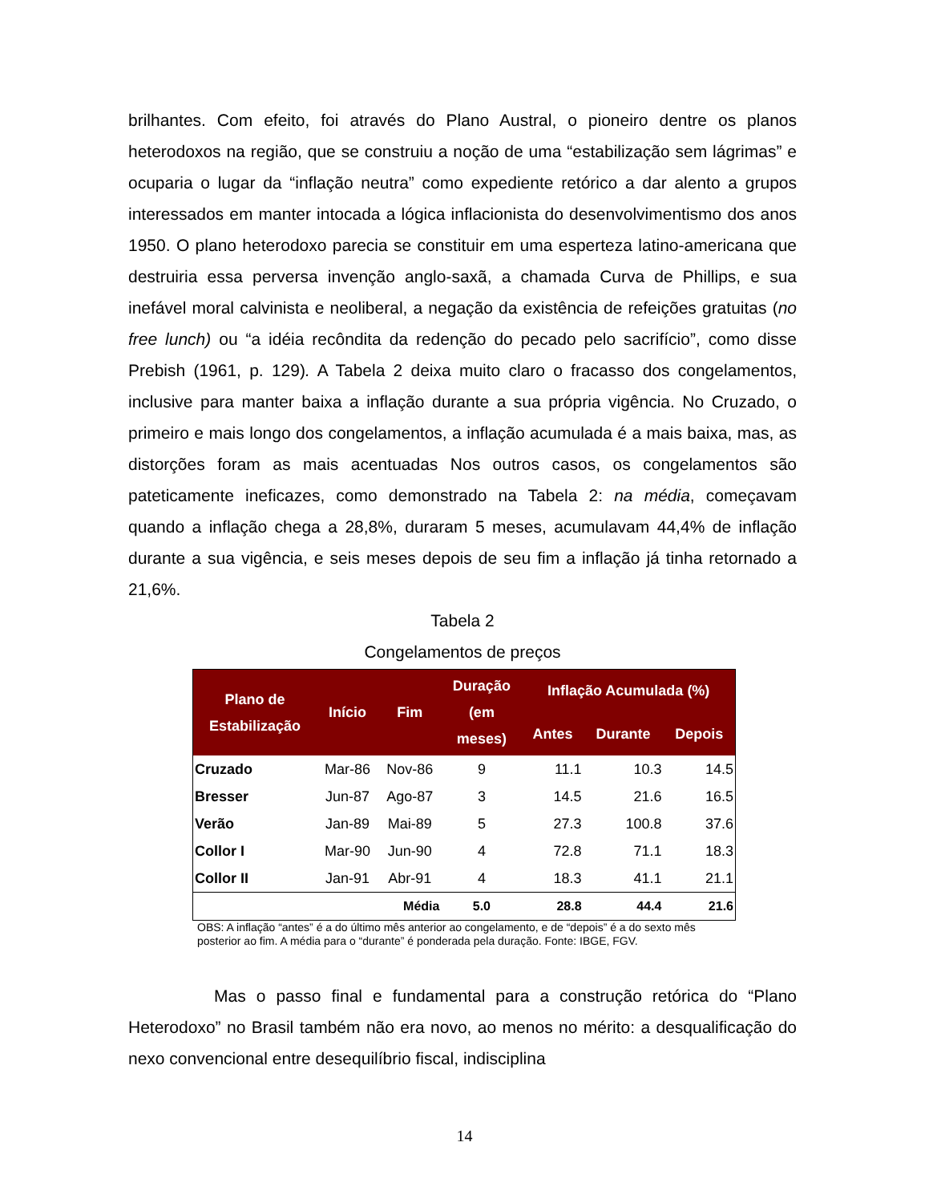brilhantes. Com efeito, foi através do Plano Austral, o pioneiro dentre os planos heterodoxos na região, que se construiu a noção de uma “estabilização sem lágrimas” e ocuparia o lugar da “inflação neutra” como expediente retórico a dar alento a grupos interessados em manter intocada a lógica inflacionista do desenvolvimentismo dos anos 1950. O plano heterodoxo parecia se constituir em uma esperteza latino-americana que destruiria essa perversa invenção anglo-saxã, a chamada Curva de Phillips, e sua inefável moral calvinista e neoliberal, a negação da existência de refeições gratuitas (no free lunch) ou “a idéia recôndita da redenção do pecado pelo sacrifício”, como disse Prebish (1961, p. 129). A Tabela 2 deixa muito claro o fracasso dos congelamentos, inclusive para manter baixa a inflação durante a sua própria vigência. No Cruzado, o primeiro e mais longo dos congelamentos, a inflação acumulada é a mais baixa, mas, as distorções foram as mais acentuadas Nos outros casos, os congelamentos são pateticamente ineficazes, como demonstrado na Tabela 2: na média, começavam quando a inflação chega a 28,8%, duraram 5 meses, acumulavam 44,4% de inflação durante a sua vigência, e seis meses depois de seu fim a inflação já tinha retornado a 21,6%.
Tabela 2
Congelamentos de preços
| Plano de Estabilização | Início | Fim | Duração (em meses) | Inflação Acumulada (%) | | |
| --- | --- | --- | --- | --- | --- | --- |
| | | | | Antes | Durante | Depois |
| Cruzado | Mar-86 | Nov-86 | 9 | 11.1 | 10.3 | 14.5 |
| Bresser | Jun-87 | Ago-87 | 3 | 14.5 | 21.6 | 16.5 |
| Verão | Jan-89 | Mai-89 | 5 | 27.3 | 100.8 | 37.6 |
| Collor I | Mar-90 | Jun-90 | 4 | 72.8 | 71.1 | 18.3 |
| Collor II | Jan-91 | Abr-91 | 4 | 18.3 | 41.1 | 21.1 |
| | | Média | 5.0 | 28.8 | 44.4 | 21.6 |
OBS: A inflação “antes” é a do último mês anterior ao congelamento, e de “depois” é a do sexto mês posterior ao fim. A média para o “durante” é ponderada pela duração. Fonte: IBGE, FGV.
Mas o passo final e fundamental para a construção retórica do “Plano Heterodoxo” no Brasil também não era novo, ao menos no mérito: a desqualificação do nexo convencional entre desequilíbrio fiscal, indisciplina
14